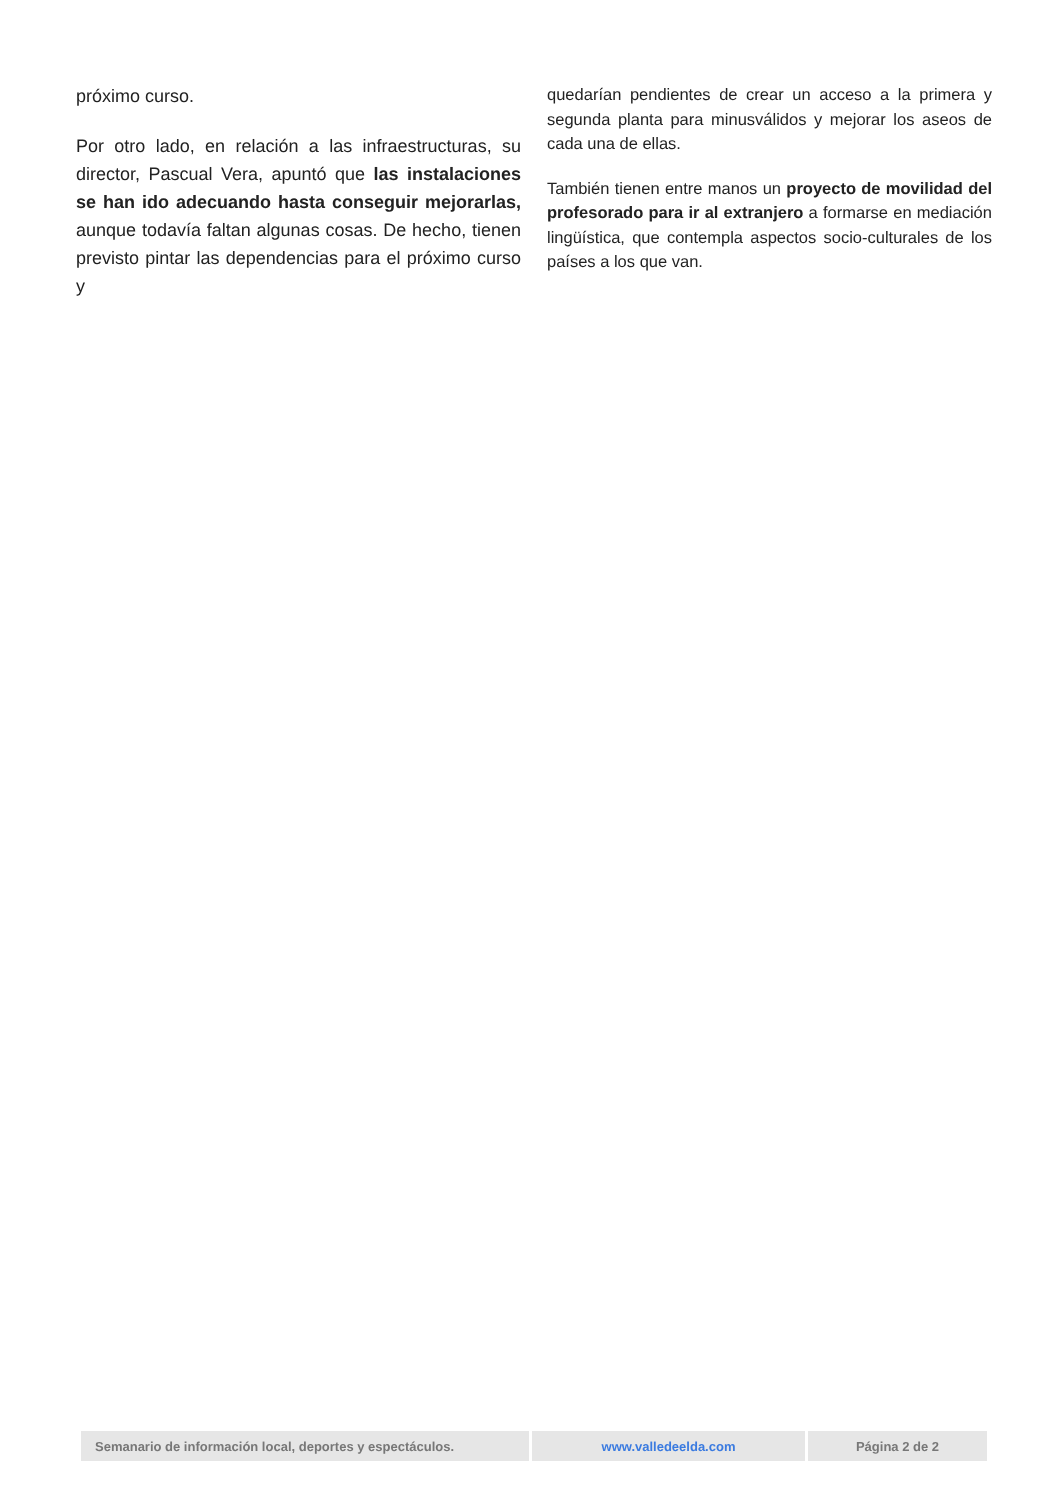próximo curso.
Por otro lado, en relación a las infraestructuras, su director, Pascual Vera, apuntó que las instalaciones se han ido adecuando hasta conseguir mejorarlas, aunque todavía faltan algunas cosas. De hecho, tienen previsto pintar las dependencias para el próximo curso y
quedarían pendientes de crear un acceso a la primera y segunda planta para minusválidos y mejorar los aseos de cada una de ellas.
También tienen entre manos un proyecto de movilidad del profesorado para ir al extranjero a formarse en mediación lingüística, que contempla aspectos socio-culturales de los países a los que van.
| Semanario de información local, deportes y espectáculos. | www.valledeelda.com | Página 2 de 2 |